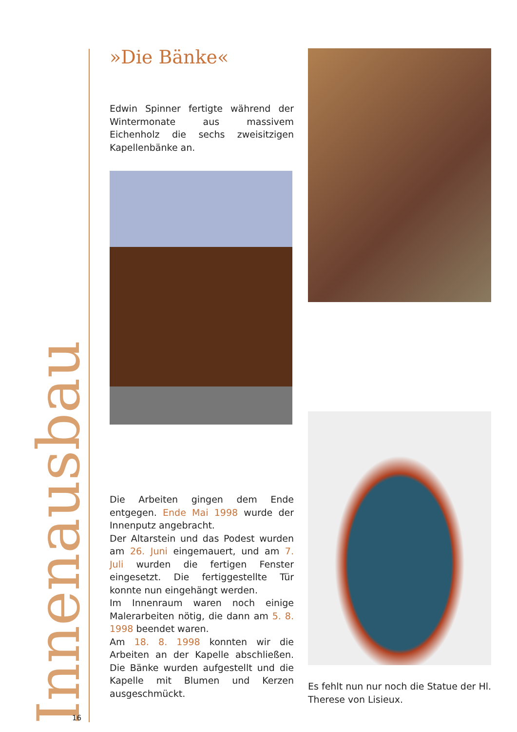Innenausbau
»Die Bänke«
Edwin Spinner fertigte während der Wintermonate aus massivem Eichenholz die sechs zweisitzigen Kapellenbänke an.
Die Arbeiten gingen dem Ende entgegen. Ende Mai 1998 wurde der Innenputz angebracht.
Der Altarstein und das Podest wurden am 26. Juni eingemauert, und am 7. Juli wurden die fertigen Fenster eingesetzt. Die fertiggestellte Tür konnte nun eingehängt werden.
Im Innenraum waren noch einige Malerarbeiten nötig, die dann am 5. 8. 1998 beendet waren.
Am 18. 8. 1998 konnten wir die Arbeiten an der Kapelle abschließen. Die Bänke wurden aufgestellt und die Kapelle mit Blumen und Kerzen ausgeschmückt.
Es fehlt nun nur noch die Statue der Hl. Therese von Lisieux.
16